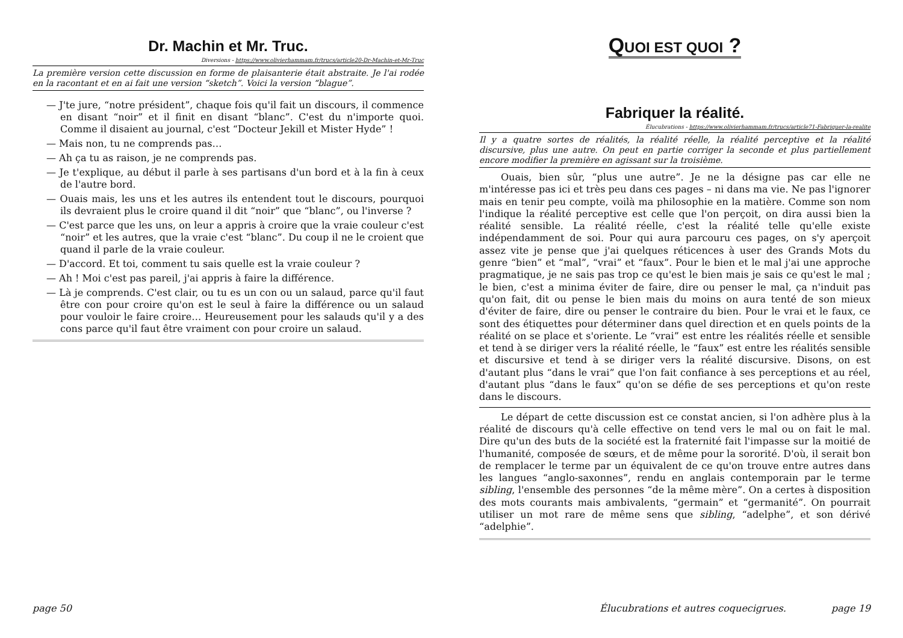Dr. Machin et Mr. Truc.
Diversions - https://www.olivierhammam.fr/trucs/article20-Dr-Machin-et-Mr-Truc
La première version cette discussion en forme de plaisanterie était abstraite. Je l'ai rodée en la racontant et en ai fait une version “sketch”. Voici la version “blague”.
— J'te jure, “notre président”, chaque fois qu'il fait un discours, il commence en disant “noir” et il finit en disant “blanc”. C'est du n'importe quoi. Comme il disaient au journal, c'est “Docteur Jekill et Mister Hyde” !
— Mais non, tu ne comprends pas…
— Ah ça tu as raison, je ne comprends pas.
— Je t'explique, au début il parle à ses partisans d'un bord et à la fin à ceux de l'autre bord.
— Ouais mais, les uns et les autres ils entendent tout le discours, pourquoi ils devraient plus le croire quand il dit “noir” que “blanc”, ou l'inverse ?
— C'est parce que les uns, on leur a appris à croire que la vraie couleur c'est “noir” et les autres, que la vraie c'est “blanc”. Du coup il ne le croient que quand il parle de la vraie couleur.
— D'accord. Et toi, comment tu sais quelle est la vraie couleur ?
— Ah ! Moi c'est pas pareil, j'ai appris à faire la différence.
— Là je comprends. C'est clair, ou tu es un con ou un salaud, parce qu'il faut être con pour croire qu'on est le seul à faire la différence ou un salaud pour vouloir le faire croire… Heureusement pour les salauds qu'il y a des cons parce qu'il faut être vraiment con pour croire un salaud.
page 50
QUOI EST QUOI ?
Fabriquer la réalité.
Élucubrations - https://www.olivierhammam.fr/trucs/article71-Fabriquer-la-realite
Il y a quatre sortes de réalités, la réalité réelle, la réalité perceptive et la réalité discursive, plus une autre. On peut en partie corriger la seconde et plus partiellement encore modifier la première en agissant sur la troisième.
Ouais, bien sûr, “plus une autre”. Je ne la désigne pas car elle ne m'intéresse pas ici et très peu dans ces pages – ni dans ma vie. Ne pas l'ignorer mais en tenir peu compte, voilà ma philosophie en la matière. Comme son nom l'indique la réalité perceptive est celle que l'on perçoit, on dira aussi bien la réalité sensible. La réalité réelle, c'est la réalité telle qu'elle existe indépendamment de soi. Pour qui aura parcouru ces pages, on s'y aperçoit assez vite je pense que j'ai quelques réticences à user des Grands Mots du genre “bien” et “mal”, “vrai” et “faux”. Pour le bien et le mal j'ai une approche pragmatique, je ne sais pas trop ce qu'est le bien mais je sais ce qu'est le mal ; le bien, c'est a minima éviter de faire, dire ou penser le mal, ça n'induit pas qu'on fait, dit ou pense le bien mais du moins on aura tenté de son mieux d'éviter de faire, dire ou penser le contraire du bien. Pour le vrai et le faux, ce sont des étiquettes pour déterminer dans quel direction et en quels points de la réalité on se place et s'oriente. Le “vrai” est entre les réalités réelle et sensible et tend à se diriger vers la réalité réelle, le “faux” est entre les réalités sensible et discursive et tend à se diriger vers la réalité discursive. Disons, on est d'autant plus “dans le vrai” que l'on fait confiance à ses perceptions et au réel, d'autant plus “dans le faux” qu'on se défie de ses perceptions et qu'on reste dans le discours.
Le départ de cette discussion est ce constat ancien, si l'on adhère plus à la réalité de discours qu'à celle effective on tend vers le mal ou on fait le mal. Dire qu'un des buts de la société est la fraternité fait l'impasse sur la moitié de l'humanité, composée de sœurs, et de même pour la sororité. D'où, il serait bon de remplacer le terme par un équivalent de ce qu'on trouve entre autres dans les langues “anglo-saxonnes”, rendu en anglais contemporain par le terme sibling, l'ensemble des personnes “de la même mère”. On a certes à disposition des mots courants mais ambivalents, “germain” et “germanité”. On pourrait utiliser un mot rare de même sens que sibling, “adelphe”, et son dérivé “adelphie”.
Élucubrations et autres coquecigrues. page 19